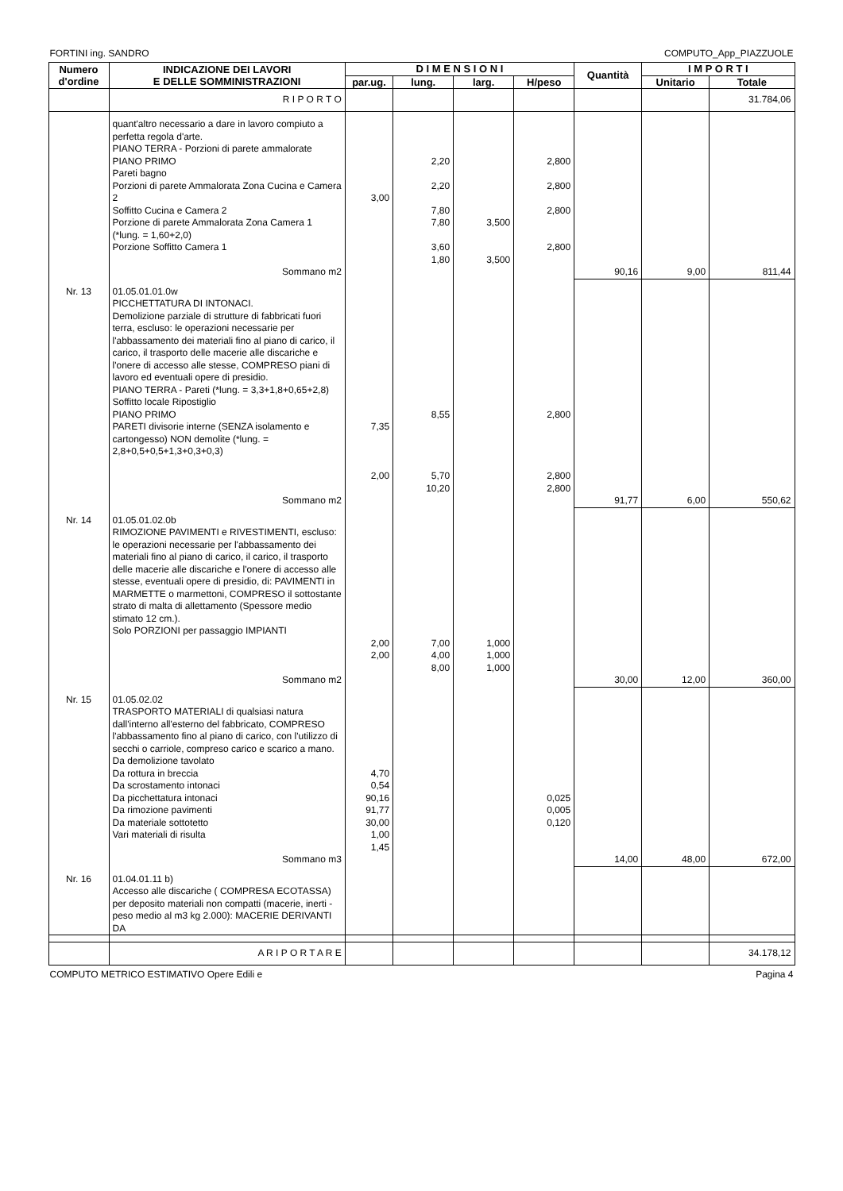FORTINI ing. SANDRO COMPUTO_App_PIAZZUOLE
| Numero d'ordine | INDICAZIONE DEI LAVORI E DELLE SOMMINISTRAZIONI | D I M E N S I O N I | | | | Quantità | I M P O R T I | |
| --- | --- | --- | --- | --- | --- | --- | --- | --- |
| | | par.ug. | lung. | larg. | H/peso | | Unitario | Totale |
| | R I P O R T O | | | | | | | 31.784,06 |
| | quant'altro necessario a dare in lavoro compiuto a perfetta regola d'arte. PIANO TERRA - Porzioni di parete ammalorate PIANO PRIMO Pareti bagno Porzioni di parete Ammalorata Zona Cucina e Camera 2 Soffitto Cucina e Camera 2 Porzione di parete Ammalorata Zona Camera 1 (*lung. = 1,60+2,0) Porzione Soffitto Camera 1 | 3,00 | 2,20 2,20 7,80 7,80 3,60 1,80 | 3,500 3,500 | 2,800 2,800 2,800 2,800 | | | |
| | Sommano m2 | | | | | 90,16 | 9,00 | 811,44 |
| Nr. 13 | 01.05.01.01.0w PICCHETTATURA DI INTONACI. Demolizione parziale di strutture di fabbricati fuori terra, escluso: le operazioni necessarie per l'abbassamento dei materiali fino al piano di carico, il carico, il trasporto delle macerie alle discariche e l'onere di accesso alle stesse, COMPRESO piani di lavoro ed eventuali opere di presidio. PIANO TERRA - Pareti (*lung. = 3,3+1,8+0,65+2,8) Soffitto locale Ripostiglio PIANO PRIMO PARETI divisorie interne (SENZA isolamento e cartongesso) NON demolite (*lung. = 2,8+0,5+0,5+1,3+0,3+0,3) | 7,35 2,00 | 8,55 5,70 10,20 | | 2,800 2,800 2,800 | | | |
| | Sommano m2 | | | | | 91,77 | 6,00 | 550,62 |
| Nr. 14 | 01.05.01.02.0b RIMOZIONE PAVIMENTI e RIVESTIMENTI, escluso: le operazioni necessarie per l'abbassamento dei materiali fino al piano di carico, il carico, il trasporto delle macerie alle discariche e l'onere di accesso alle stesse, eventuali opere di presidio, di: PAVIMENTI in MARMETTE o marmettoni, COMPRESO il sottostante strato di malta di allettamento (Spessore medio stimato 12 cm.). Solo PORZIONI per passaggio IMPIANTI | 2,00 2,00 | 7,00 4,00 8,00 | 1,000 1,000 1,000 | | | | |
| | Sommano m2 | | | | | 30,00 | 12,00 | 360,00 |
| Nr. 15 | 01.05.02.02 TRASPORTO MATERIALI di qualsiasi natura dall'interno all'esterno del fabbricato, COMPRESO l'abbassamento fino al piano di carico, con l'utilizzo di secchi o carriole, compreso carico e scarico a mano. Da demolizione tavolato Da rottura in breccia Da scrostamento intonaci Da picchettatura intonaci Da rimozione pavimenti Da materiale sottotetto Vari materiali di risulta | 4,70 0,54 90,16 91,77 30,00 1,00 1,45 | | | 0,025 0,005 0,120 | | | |
| | Sommano m3 | | | | | 14,00 | 48,00 | 672,00 |
| Nr. 16 | 01.04.01.11 b) Accesso alle discariche ( COMPRESA ECOTASSA) per deposito materiali non compatti (macerie, inerti - peso medio al m3 kg 2.000): MACERIE DERIVANTI DA | | | | | | | |
| | A R I P O R T A R E | | | | | | | 34.178,12 |
COMPUTO METRICO ESTIMATIVO Opere Edili e Pagina 4